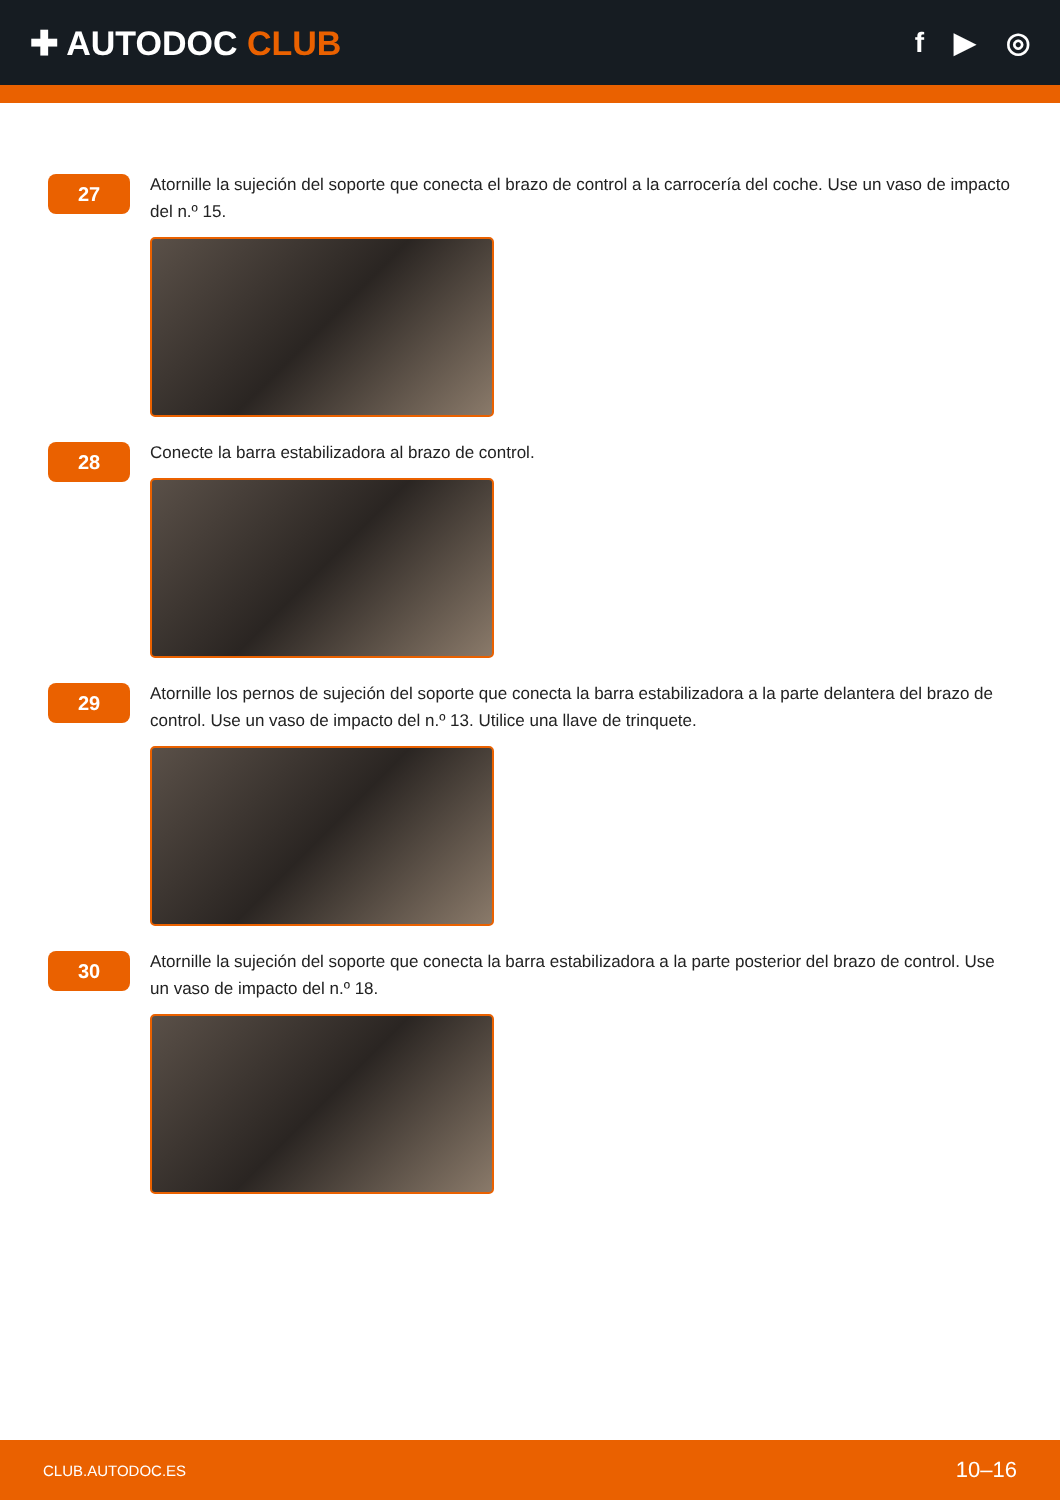✚ AUTODOC CLUB
f ▶ ◎
27
Atornille la sujeción del soporte que conecta el brazo de control a la carrocería del coche. Use un vaso de impacto del n.º 15.
28
Conecte la barra estabilizadora al brazo de control.
29
Atornille los pernos de sujeción del soporte que conecta la barra estabilizadora a la parte delantera del brazo de control. Use un vaso de impacto del n.º 13. Utilice una llave de trinquete.
30
Atornille la sujeción del soporte que conecta la barra estabilizadora a la parte posterior del brazo de control. Use un vaso de impacto del n.º 18.
CLUB.AUTODOC.ES 10–16